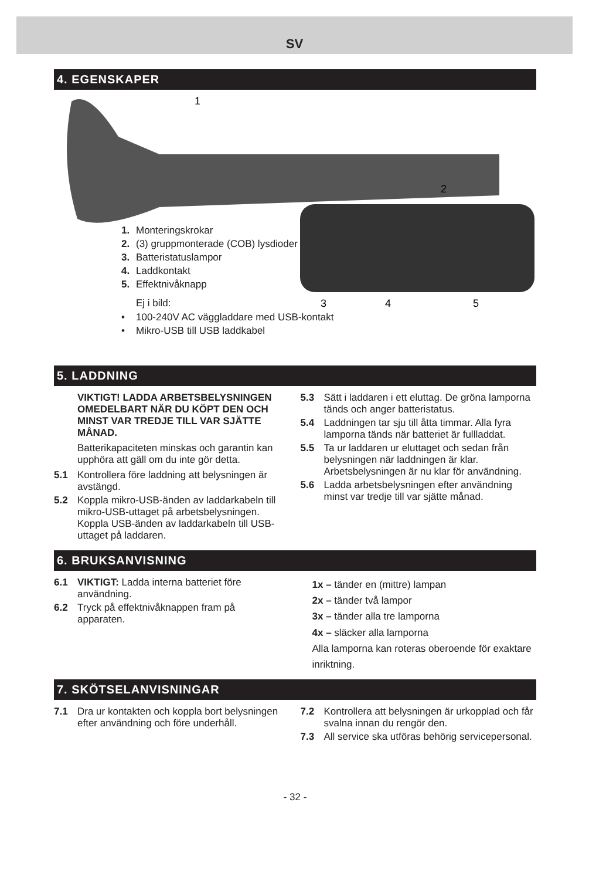SV
4. EGENSKAPER
1
2
3
4
5
1. Monteringskrokar
2. (3) gruppmonterade (COB) lysdioder
3. Batteristatuslampor
4. Laddkontakt
5. Effektnivåknapp
Ej i bild:
• 100-240V AC vägg­laddare med USB-kontakt
• Mikro-USB till USB laddkabel
5. LADDNING
VIKTIGT! LADDA ARBETSBELYSNINGEN OMEDELBART NÄR DU KÖPT DEN OCH MINST VAR TREDJE TILL VAR SJÄTTE MÅNAD.
Batterikapaciteten minskas och garantin kan upphöra att gäll om du inte gör detta.
5.1 Kontrollera före laddning att belysningen är avstängd.
5.2 Koppla mikro-USB-änden av laddarkabeln till mikro-USB-uttaget på arbetsbelysningen. Koppla USB-änden av laddarkabeln till USB-uttaget på laddaren.
5.3 Sätt i laddaren i ett eluttag. De gröna lamporna tänds och anger batteristatus.
5.4 Laddningen tar sju till åtta timmar. Alla fyra lamporna tänds när batteriet är fullladdat.
5.5 Ta ur laddaren ur eluttaget och sedan från belysningen när laddningen är klar. Arbetsbelysningen är nu klar för användning.
5.6 Ladda arbetsbelysningen efter användning minst var tredje till var sjätte månad.
6. BRUKSANVISNING
6.1 VIKTIGT: Ladda interna batteriet före användning.
6.2 Tryck på effektnivåknappen fram på apparaten.
1x – tänder en (mittre) lampan
2x – tänder två lampor
3x – tänder alla tre lamporna
4x – släcker alla lamporna
Alla lamporna kan roteras oberoende för exaktare inriktning.
7. SKÖTSELANVISNINGAR
7.1 Dra ur kontakten och koppla bort belysningen efter användning och före underhåll.
7.2 Kontrollera att belysningen är urkopplad och får svalna innan du rengör den.
7.3 All service ska utföras behörig servicepersonal.
- 32 -